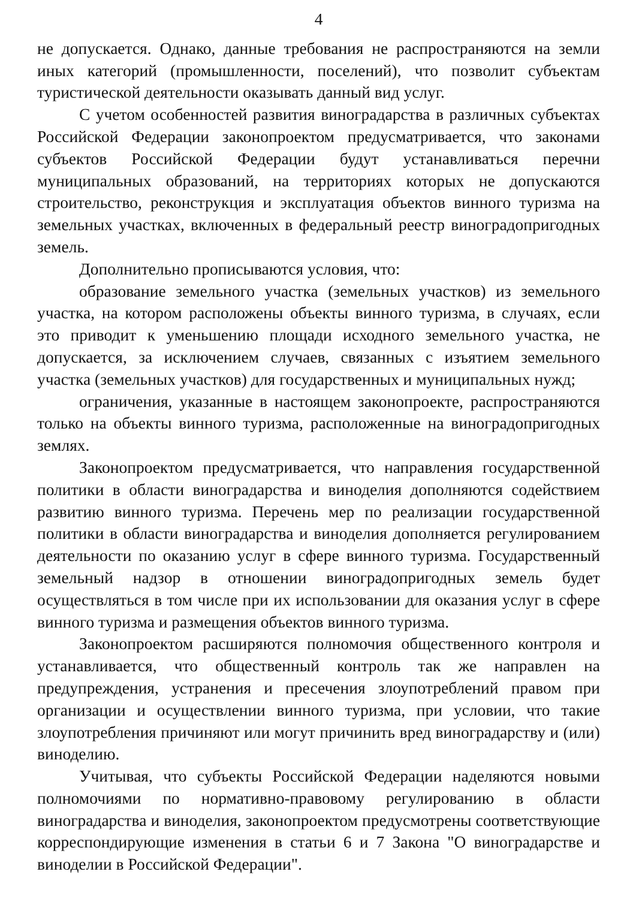4
не допускается. Однако, данные требования не распространяются на земли иных категорий (промышленности, поселений), что позволит субъектам туристической деятельности оказывать данный вид услуг.
С учетом особенностей развития виноградарства в различных субъектах Российской Федерации законопроектом предусматривается, что законами субъектов Российской Федерации будут устанавливаться перечни муниципальных образований, на территориях которых не допускаются строительство, реконструкция и эксплуатация объектов винного туризма на земельных участках, включенных в федеральный реестр виноградопригодных земель.
Дополнительно прописываются условия, что:
образование земельного участка (земельных участков) из земельного участка, на котором расположены объекты винного туризма, в случаях, если это приводит к уменьшению площади исходного земельного участка, не допускается, за исключением случаев, связанных с изъятием земельного участка (земельных участков) для государственных и муниципальных нужд;
ограничения, указанные в настоящем законопроекте, распространяются только на объекты винного туризма, расположенные на виноградопригодных землях.
Законопроектом предусматривается, что направления государственной политики в области виноградарства и виноделия дополняются содействием развитию винного туризма. Перечень мер по реализации государственной политики в области виноградарства и виноделия дополняется регулированием деятельности по оказанию услуг в сфере винного туризма. Государственный земельный надзор в отношении виноградопригодных земель будет осуществляться в том числе при их использовании для оказания услуг в сфере винного туризма и размещения объектов винного туризма.
Законопроектом расширяются полномочия общественного контроля и устанавливается, что общественный контроль так же направлен на предупреждения, устранения и пресечения злоупотреблений правом при организации и осуществлении винного туризма, при условии, что такие злоупотребления причиняют или могут причинить вред виноградарству и (или) виноделию.
Учитывая, что субъекты Российской Федерации наделяются новыми полномочиями по нормативно-правовому регулированию в области виноградарства и виноделия, законопроектом предусмотрены соответствующие корреспондирующие изменения в статьи 6 и 7 Закона "О виноградарстве и виноделии в Российской Федерации".